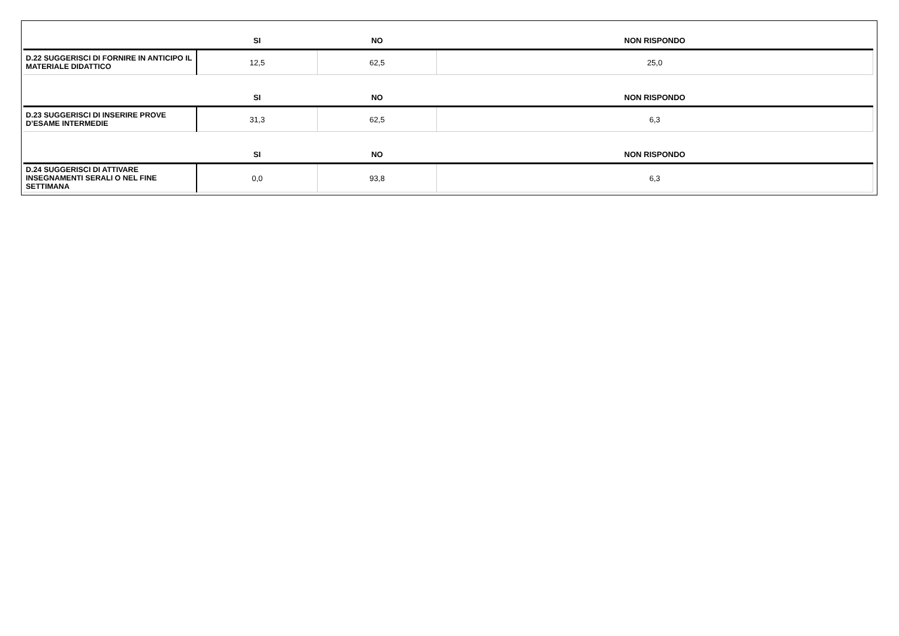| | SI | NO | NON RISPONDO |
| --- | --- | --- | --- |
| D.22 SUGGERISCI DI FORNIRE IN ANTICIPO IL MATERIALE DIDATTICO | 12,5 | 62,5 | 25,0 |
| | SI | NO | NON RISPONDO |
| D.23 SUGGERISCI DI INSERIRE PROVE D’ESAME INTERMEDIE | 31,3 | 62,5 | 6,3 |
| | SI | NO | NON RISPONDO |
| D.24 SUGGERISCI DI ATTIVARE INSEGNAMENTI SERALI O NEL FINE SETTIMANA | 0,0 | 93,8 | 6,3 |